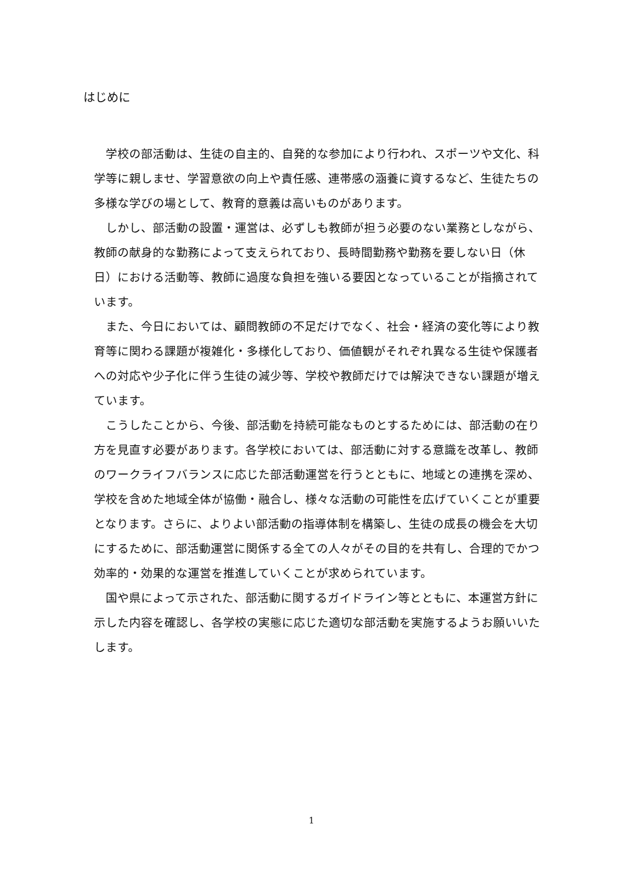はじめに
学校の部活動は、生徒の自主的、自発的な参加により行われ、スポーツや文化、科学等に親しませ、学習意欲の向上や責任感、連帯感の涵養に資するなど、生徒たちの多様な学びの場として、教育的意義は高いものがあります。
しかし、部活動の設置・運営は、必ずしも教師が担う必要のない業務としながら、教師の献身的な勤務によって支えられており、長時間勤務や勤務を要しない日（休日）における活動等、教師に過度な負担を強いる要因となっていることが指摘されています。
また、今日においては、顧問教師の不足だけでなく、社会・経済の変化等により教育等に関わる課題が複雑化・多様化しており、価値観がそれぞれ異なる生徒や保護者への対応や少子化に伴う生徒の減少等、学校や教師だけでは解決できない課題が増えています。
こうしたことから、今後、部活動を持続可能なものとするためには、部活動の在り方を見直す必要があります。各学校においては、部活動に対する意識を改革し、教師のワークライフバランスに応じた部活動運営を行うとともに、地域との連携を深め、学校を含めた地域全体が協働・融合し、様々な活動の可能性を広げていくことが重要となります。さらに、よりよい部活動の指導体制を構築し、生徒の成長の機会を大切にするために、部活動運営に関係する全ての人々がその目的を共有し、合理的でかつ効率的・効果的な運営を推進していくことが求められています。
国や県によって示された、部活動に関するガイドライン等とともに、本運営方針に示した内容を確認し、各学校の実態に応じた適切な部活動を実施するようお願いいたします。
1